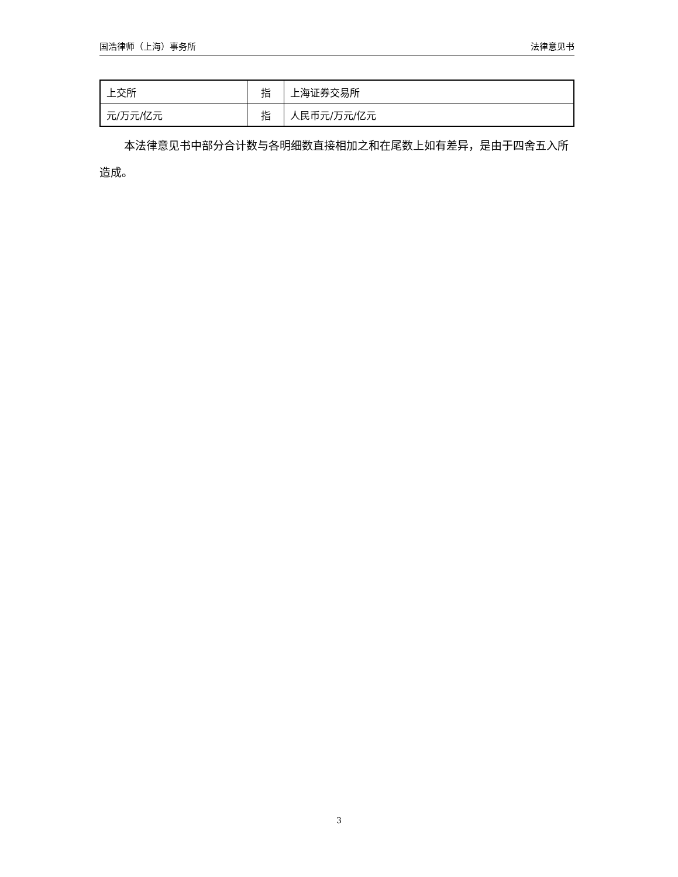国浩律师（上海）事务所 法律意见书
| 上交所 | 指 | 上海证券交易所 |
| 元/万元/亿元 | 指 | 人民币元/万元/亿元 |
本法律意见书中部分合计数与各明细数直接相加之和在尾数上如有差异，是由于四舍五入所造成。
3